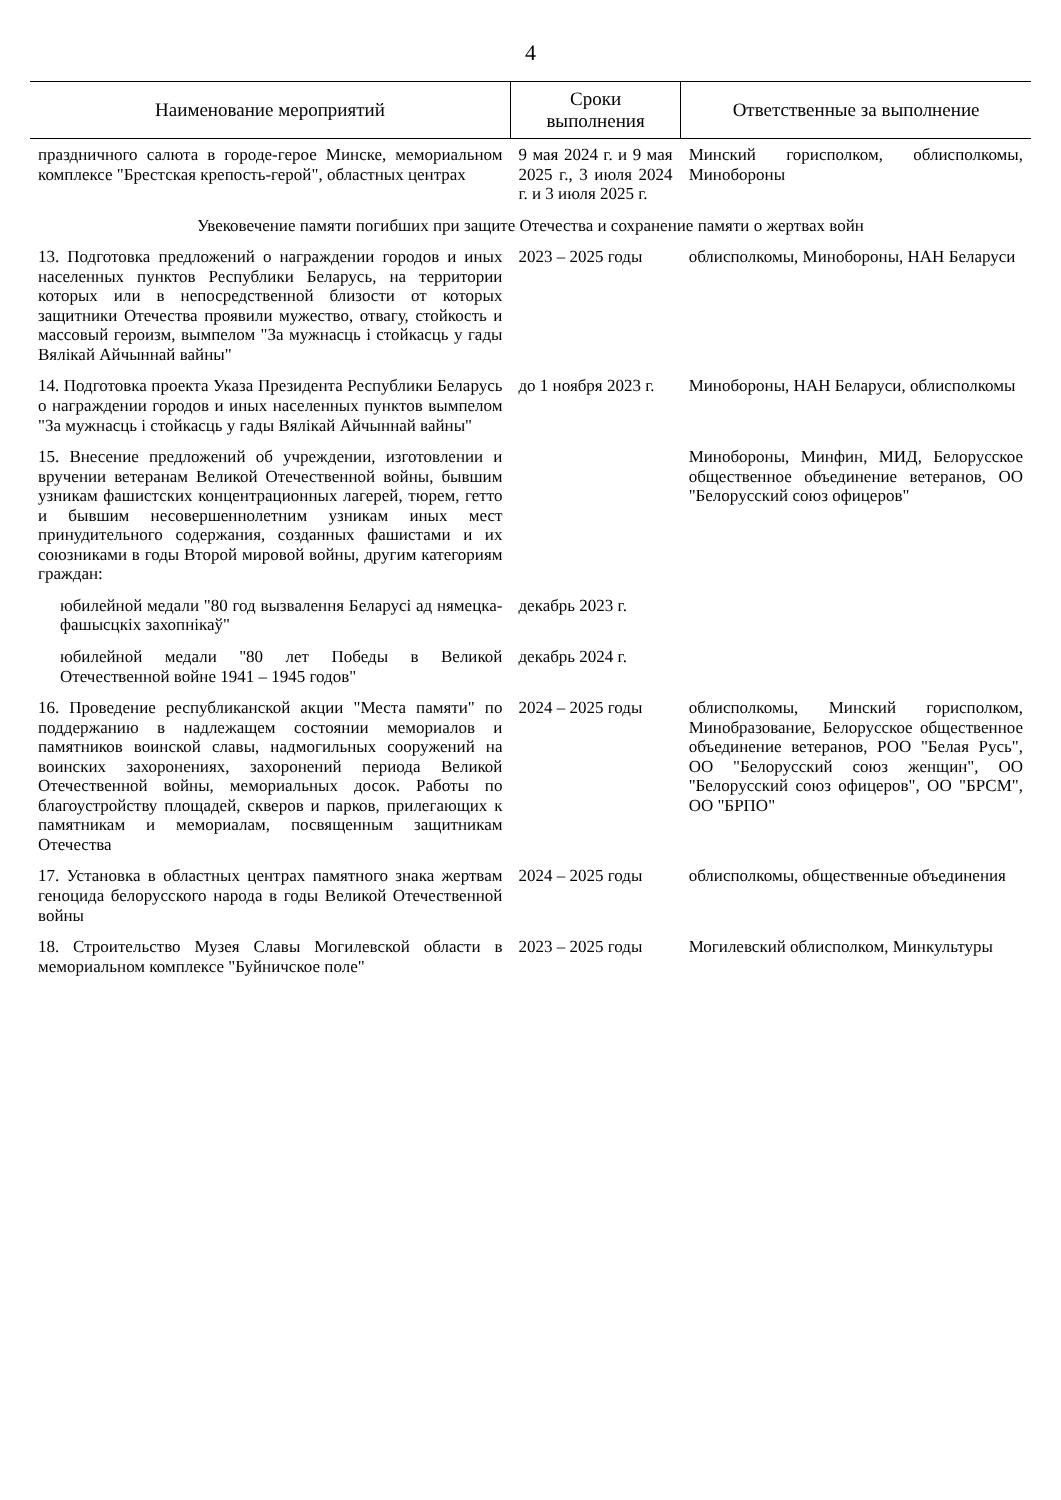4
| Наименование мероприятий | Сроки выполнения | Ответственные за выполнение |
| --- | --- | --- |
| праздничного салюта в городе-герое Минске, мемориальном комплексе "Брестская крепость-герой", областных центрах | 9 мая 2024 г. и 9 мая 2025 г., 3 июля 2024 г. и 3 июля 2025 г. | Минский горисполком, облисполкомы, Минобороны |
| Увековечение памяти погибших при защите Отечества и сохранение памяти о жертвах войн | | |
| 13. Подготовка предложений о награждении городов и иных населенных пунктов Республики Беларусь, на территории которых или в непосредственной близости от которых защитники Отечества проявили мужество, отвагу, стойкость и массовый героизм, вымпелом "За мужнасць і стойкасць у гады Вялікай Айчыннай вайны" | 2023 – 2025 годы | облисполкомы, Минобороны, НАН Беларуси |
| 14. Подготовка проекта Указа Президента Республики Беларусь о награждении городов и иных населенных пунктов вымпелом "За мужнасць і стойкасць у гады Вялікай Айчыннай вайны" | до 1 ноября 2023 г. | Минобороны, НАН Беларуси, облисполкомы |
| 15. Внесение предложений об учреждении, изготовлении и вручении ветеранам Великой Отечественной войны, бывшим узникам фашистских концентрационных лагерей, тюрем, гетто и бывшим несовершеннолетним узникам иных мест принудительного содержания, созданных фашистами и их союзниками в годы Второй мировой войны, другим категориям граждан: | | Минобороны, Минфин, МИД, Белорусское общественное объединение ветеранов, ОО "Белорусский союз офицеров" |
| юбилейной медали "80 год вызвалення Беларусі ад нямецка-фашысцкіх захопнікаў" | декабрь 2023 г. | |
| юбилейной медали "80 лет Победы в Великой Отечественной войне 1941 – 1945 годов" | декабрь 2024 г. | |
| 16. Проведение республиканской акции "Места памяти" по поддержанию в надлежащем состоянии мемориалов и памятников воинской славы, надмогильных сооружений на воинских захоронениях, захоронений периода Великой Отечественной войны, мемориальных досок. Работы по благоустройству площадей, скверов и парков, прилегающих к памятникам и мемориалам, посвященным защитникам Отечества | 2024 – 2025 годы | облисполкомы, Минский горисполком, Минобразование, Белорусское общественное объединение ветеранов, РОО "Белая Русь", ОО "Белорусский союз женщин", ОО "Белорусский союз офицеров", ОО "БРСМ", ОО "БРПО" |
| 17. Установка в областных центрах памятного знака жертвам геноцида белорусского народа в годы Великой Отечественной войны | 2024 – 2025 годы | облисполкомы, общественные объединения |
| 18. Строительство Музея Славы Могилевской области в мемориальном комплексе "Буйничское поле" | 2023 – 2025 годы | Могилевский облисполком, Минкультуры |